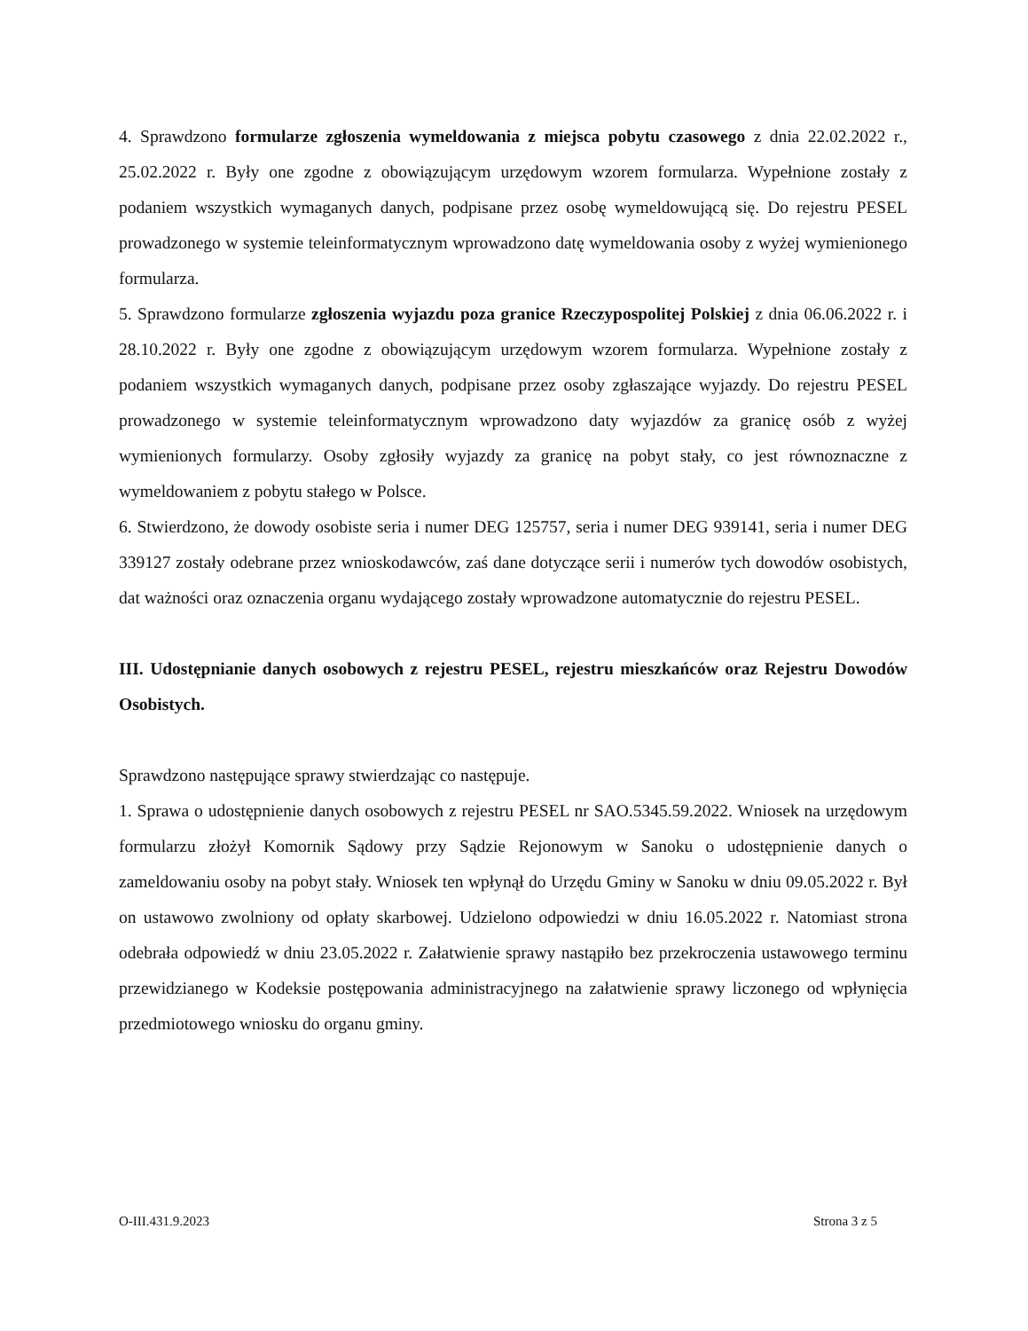4. Sprawdzono formularze zgłoszenia wymeldowania z miejsca pobytu czasowego z dnia 22.02.2022 r., 25.02.2022 r. Były one zgodne z obowiązującym urzędowym wzorem formularza. Wypełnione zostały z podaniem wszystkich wymaganych danych, podpisane przez osobę wymeldowującą się. Do rejestru PESEL prowadzonego w systemie teleinformatycznym wprowadzono datę wymeldowania osoby z wyżej wymienionego formularza.
5. Sprawdzono formularze zgłoszenia wyjazdu poza granice Rzeczypospolitej Polskiej z dnia 06.06.2022 r. i 28.10.2022 r. Były one zgodne z obowiązującym urzędowym wzorem formularza. Wypełnione zostały z podaniem wszystkich wymaganych danych, podpisane przez osoby zgłaszające wyjazdy. Do rejestru PESEL prowadzonego w systemie teleinformatycznym wprowadzono daty wyjazdów za granicę osób z wyżej wymienionych formularzy. Osoby zgłosiły wyjazdy za granicę na pobyt stały, co jest równoznaczne z wymeldowaniem z pobytu stałego w Polsce.
6. Stwierdzono, że dowody osobiste seria i numer DEG 125757, seria i numer DEG 939141, seria i numer DEG 339127 zostały odebrane przez wnioskodawców, zaś dane dotyczące serii i numerów tych dowodów osobistych, dat ważności oraz oznaczenia organu wydającego zostały wprowadzone automatycznie do rejestru PESEL.
III. Udostępnianie danych osobowych z rejestru PESEL, rejestru mieszkańców oraz Rejestru Dowodów Osobistych.
Sprawdzono następujące sprawy stwierdzając co następuje.
1. Sprawa o udostępnienie danych osobowych z rejestru PESEL nr SAO.5345.59.2022. Wniosek na urzędowym formularzu złożył Komornik Sądowy przy Sądzie Rejonowym w Sanoku o udostępnienie danych o zameldowaniu osoby na pobyt stały. Wniosek ten wpłynął do Urzędu Gminy w Sanoku w dniu 09.05.2022 r. Był on ustawowo zwolniony od opłaty skarbowej. Udzielono odpowiedzi w dniu 16.05.2022 r. Natomiast strona odebrała odpowiedź w dniu 23.05.2022 r. Załatwienie sprawy nastąpiło bez przekroczenia ustawowego terminu przewidzianego w Kodeksie postępowania administracyjnego na załatwienie sprawy liczonego od wpłynięcia przedmiotowego wniosku do organu gminy.
O-III.431.9.2023 Strona 3 z 5